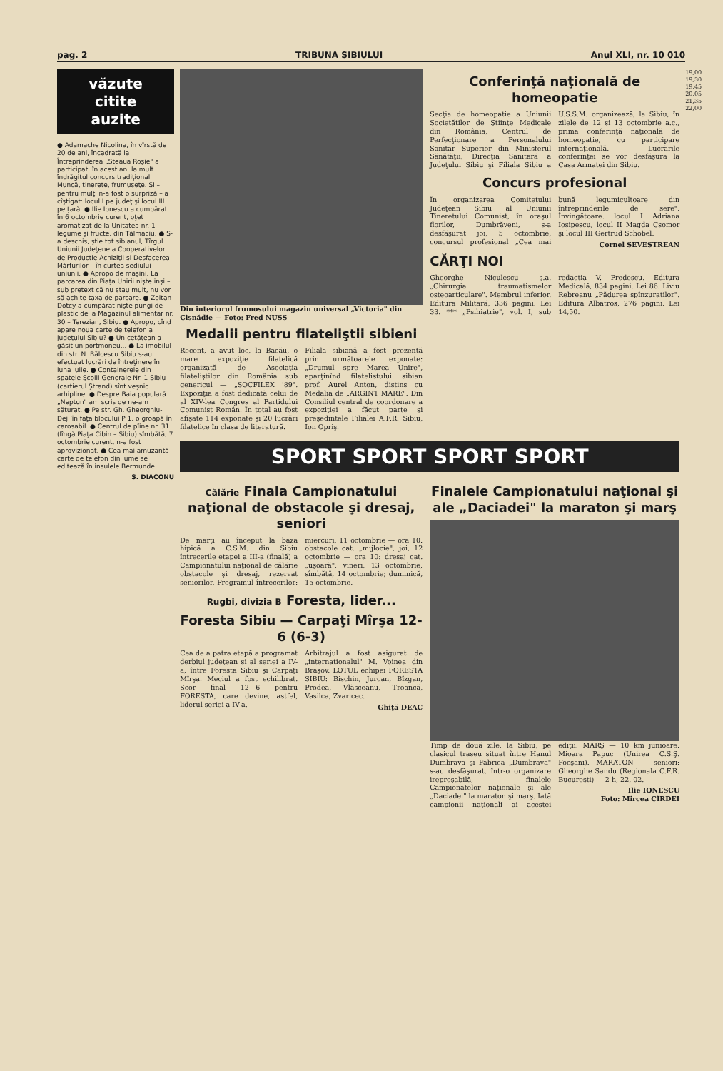pag. 2 TRIBUNA SIBIULUI Anul XLI, nr. 10 010
văzute
citite
auzite
● Adamache Nicolina, în vîrstă de 20 de ani, încadrată la Întreprinderea „Steaua Roşie" a participat, în acest an, la mult îndrăgitul concurs tradiţional Muncă, tinereţe, frumuseţe. Şi – pentru mulţi n-a fost o surpriză – a cîştigat: locul I pe judeţ şi locul III pe ţară. ● Ilie Ionescu a cumpărat, în 6 octombrie curent, oţet aromatizat de la Unitatea nr. 1 – legume şi fructe, din Tălmaciu. ● S-a deschis, ştie tot sibianul, Tîrgul Uniunii Judeţene a Cooperativelor de Producţie Achiziţii şi Desfacerea Mărfurilor – în curtea sediului uniunii. ● Apropo de maşini. La parcarea din Piaţa Unirii nişte inşi – sub pretext că nu stau mult, nu vor să achite taxa de parcare. ● Zoltan Dotcy a cumpărat nişte pungi de plastic de la Magazinul alimentar nr. 30 – Terezian, Sibiu. ● Apropo, cînd apare noua carte de telefon a judeţului Sibiu? ● Un cetăţean a găsit un portmoneu... ● La imobilul din str. N. Bălcescu Sibiu s-au efectuat lucrări de întreţinere în luna iulie. ● Containerele din spatele Şcolii Generale Nr. 1 Sibiu (cartierul Ştrand) sînt veşnic arhipline. ● Despre Baia populară „Neptun" am scris de ne-am săturat. ● Pe str. Gh. Gheorghiu-Dej, în faţa blocului P 1, o groapă în carosabil. ● Centrul de pîine nr. 31 (lîngă Piaţa Cibin – Sibiu) sîmbătă, 7 octombrie curent, n-a fost aprovizionat. ● Cea mai amuzantă carte de telefon din lume se editează în insulele Bermunde.
S. DIACONU
Din interiorul frumosului magazin universal „Victoria" din Cisnădie — Foto: Fred NUSS
Medalii pentru filateliştii sibieni
Recent, a avut loc, la Bacău, o mare expoziţie filatelică organizată de Asociaţia filateliştilor din România sub genericul — „SOCFILEX '89". Expoziţia a fost dedicată celui de al XIV-lea Congres al Partidului Comunist Român. În total au fost afişate 114 exponate şi 20 lucrări filatelice în clasa de literatură.
Filiala sibiană a fost prezentă prin următoarele exponate: „Drumul spre Marea Unire", aparţinînd filatelistului sibian prof. Aurel Anton, distins cu Medalia de „ARGINT MARE". Din Consiliul central de coordonare a expoziţiei a făcut parte şi preşedintele Filialei A.F.R. Sibiu, Ion Opriş.
Conferinţă naţională de homeopatie
Secţia de homeopatie a Uniunii Societăţilor de Ştiinţe Medicale din România, Centrul de Perfecţionare a Personalului Sanitar Superior din Ministerul Sănătăţii, Direcţia Sanitară a Judeţului Sibiu şi Filiala Sibiu a U.S.S.M. organizează, la Sibiu, în zilele de 12 şi 13 octombrie a.c., prima conferinţă naţională de homeopatie, cu participare internaţională. Lucrările conferinţei se vor desfăşura la Casa Armatei din Sibiu.
Concurs profesional
În organizarea Comitetului Judeţean Sibiu al Uniunii Tineretului Comunist, în oraşul florilor, Dumbrăveni, s-a desfăşurat joi, 5 octombrie, concursul profesional „Cea mai bună legumicultoare din întreprinderile de sere". Învingătoare: locul I Adriana Iosipescu, locul II Magda Csomor şi locul III Gertrud Schobel.
Cornel SEVESTREAN
CĂRŢI NOI
Gheorghe Niculescu ş.a. „Chirurgia traumatismelor osteoarticulare". Membrul inferior. Editura Militară, 336 pagini. Lei 33. *** „Psihiatrie", vol. I, sub redacţia V. Predescu. Editura Medicală, 834 pagini. Lei 86. Liviu Rebreanu „Pădurea spînzuraţilor". Editura Albatros, 276 pagini. Lei 14,50.
SPORT SPORT SPORT SPORT
Călărie Finala Campionatului naţional de obstacole şi dresaj, seniori
De marţi au început la baza hipică a C.S.M. din Sibiu întrecerile etapei a III-a (finală) a Campionatului naţional de călărie obstacole şi dresaj, rezervat seniorilor. Programul întrecerilor: miercuri, 11 octombrie — ora 10: obstacole cat. „mijlocie"; joi, 12 octombrie — ora 10: dresaj cat. „uşoară"; vineri, 13 octombrie; sîmbătă, 14 octombrie; duminică, 15 octombrie.
Rugbi, divizia B Foresta, lider...
Foresta Sibiu — Carpaţi Mîrşa 12-6 (6-3)
Cea de a patra etapă a programat derbiul judeţean şi al seriei a IV-a, între Foresta Sibiu şi Carpaţi Mîrşa. Meciul a fost echilibrat. Scor final 12—6 pentru FORESTA, care devine, astfel, liderul seriei a IV-a.
Arbitrajul a fost asigurat de „internaţionalul" M. Voinea din Braşov. LOTUL echipei FORESTA SIBIU: Bischin, Jurcan, Bîzgan, Prodea, Vlăsceanu, Troancă, Vasilca, Zvaricec.
Ghiţă DEAC
Finalele Campionatului naţional şi ale „Daciadei" la maraton şi marş
Timp de două zile, la Sibiu, pe clasicul traseu situat între Hanul Dumbrava şi Fabrica „Dumbrava" s-au desfăşurat, într-o organizare ireproşabilă, finalele Campionatelor naţionale şi ale „Daciadei" la maraton şi marş. Iată campionii naţionali ai acestei ediţii: MARŞ — 10 km junioare: Mioara Papuc (Unirea C.S.Ş. Focşani). MARATON — seniori: Gheorghe Sandu (Regionala C.F.R. Bucureşti) — 2 h, 22, 02.
Ilie IONESCU
Foto: Mircea CÎRDEI
19,00 19,30 19,45 20,05 21,35 22,00